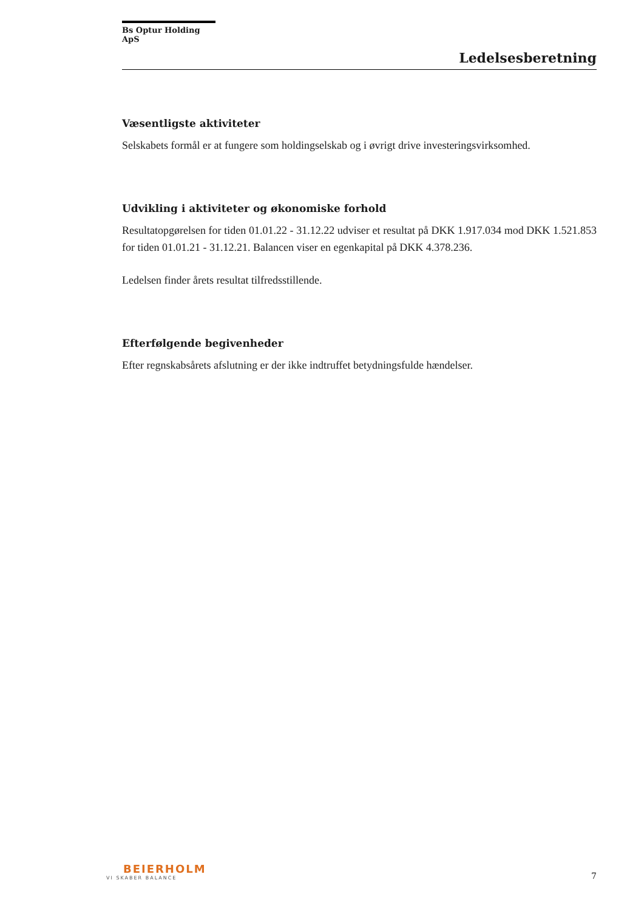Bs Optur Holding ApS
Ledelsesberetning
Væsentligste aktiviteter
Selskabets formål er at fungere som holdingselskab og i øvrigt drive investeringsvirksomhed.
Udvikling i aktiviteter og økonomiske forhold
Resultatopgørelsen for tiden 01.01.22 - 31.12.22 udviser et resultat på DKK 1.917.034 mod DKK 1.521.853 for tiden 01.01.21 - 31.12.21. Balancen viser en egenkapital på DKK 4.378.236.
Ledelsen finder årets resultat tilfredsstillende.
Efterfølgende begivenheder
Efter regnskabsårets afslutning er der ikke indtruffet betydningsfulde hændelser.
BEIERHOLM
VI SKABER BALANCE
7